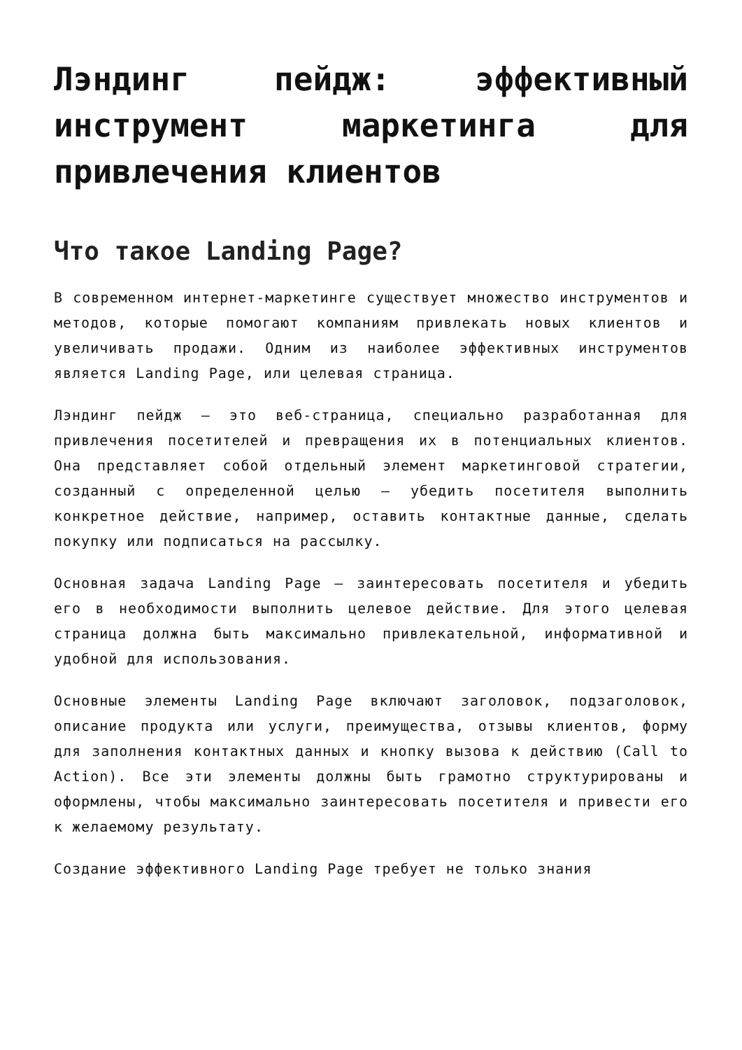Лэндинг пейдж: эффективный инструмент маркетинга для привлечения клиентов
Что такое Landing Page?
В современном интернет-маркетинге существует множество инструментов и методов, которые помогают компаниям привлекать новых клиентов и увеличивать продажи. Одним из наиболее эффективных инструментов является Landing Page, или целевая страница.
Лэндинг пейдж — это веб-страница, специально разработанная для привлечения посетителей и превращения их в потенциальных клиентов. Она представляет собой отдельный элемент маркетинговой стратегии, созданный с определенной целью — убедить посетителя выполнить конкретное действие, например, оставить контактные данные, сделать покупку или подписаться на рассылку.
Основная задача Landing Page — заинтересовать посетителя и убедить его в необходимости выполнить целевое действие. Для этого целевая страница должна быть максимально привлекательной, информативной и удобной для использования.
Основные элементы Landing Page включают заголовок, подзаголовок, описание продукта или услуги, преимущества, отзывы клиентов, форму для заполнения контактных данных и кнопку вызова к действию (Call to Action). Все эти элементы должны быть грамотно структурированы и оформлены, чтобы максимально заинтересовать посетителя и привести его к желаемому результату.
Создание эффективного Landing Page требует не только знания